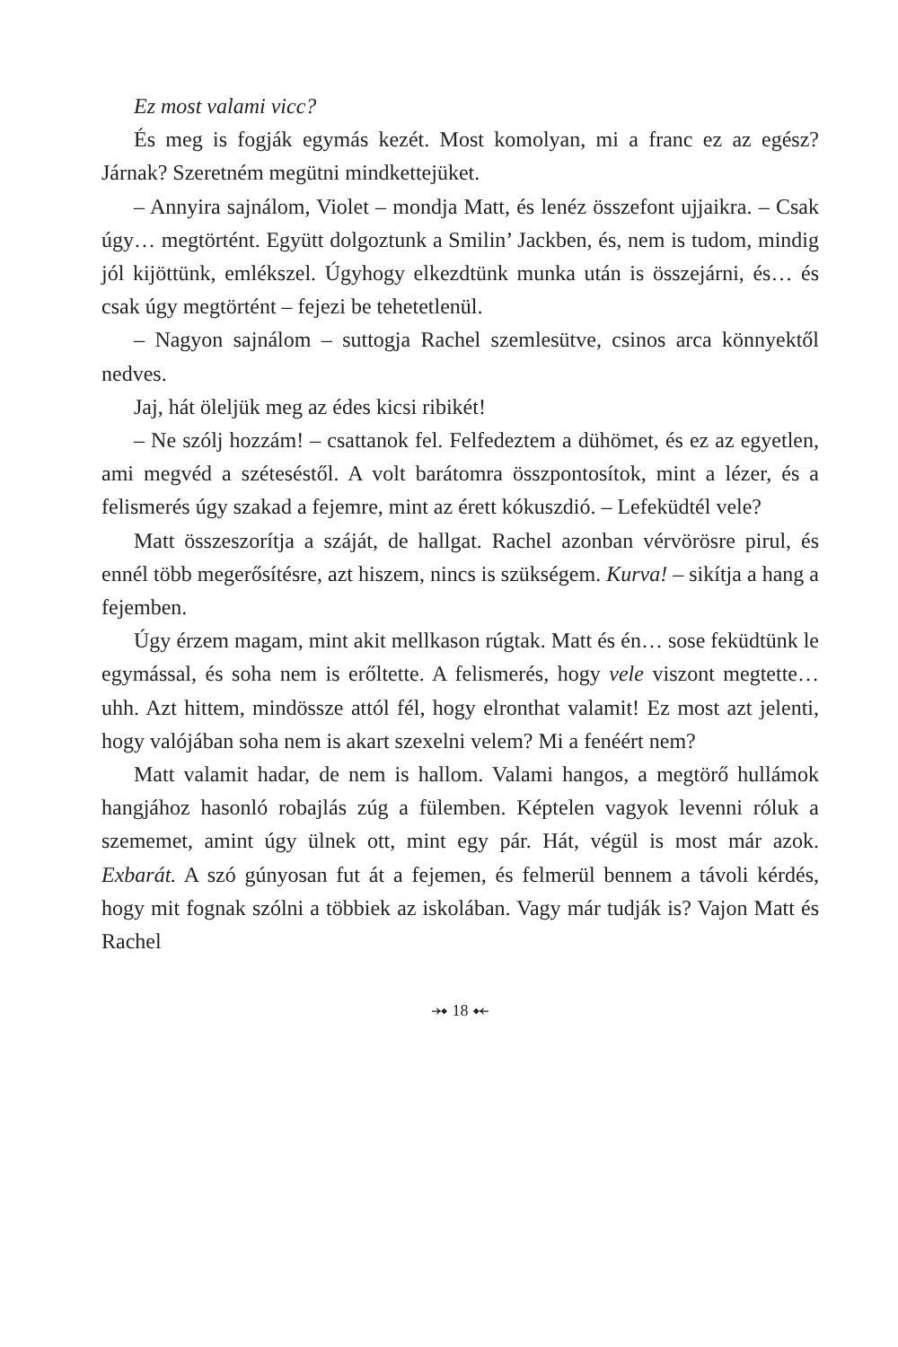Ez most valami vicc?
És meg is fogják egymás kezét. Most komolyan, mi a franc ez az egész? Járnak? Szeretném megütni mindkettejüket.
– Annyira sajnálom, Violet – mondja Matt, és lenéz összefont ujjaikra. – Csak úgy… megtörtént. Együtt dolgoztunk a Smilin’ Jackben, és, nem is tudom, mindig jól kijöttünk, emlékszel. Úgyhogy elkezdtünk munka után is összejárni, és… és csak úgy megtörtént – fejezi be tehetetlenül.
– Nagyon sajnálom – suttogja Rachel szemlesütve, csinos arca könnyektől nedves.
Jaj, hát öleljük meg az édes kicsi ribikét!
– Ne szólj hozzám! – csattanok fel. Felfedeztem a dühömet, és ez az egyetlen, ami megvéd a széteséstől. A volt barátomra összpontosítok, mint a lézer, és a felismerés úgy szakad a fejemre, mint az érett kókuszdió. – Lefeküdtél vele?
Matt összeszorítja a száját, de hallgat. Rachel azonban vérvörösre pirul, és ennél több megerősítésre, azt hiszem, nincs is szükségem. Kurva! – sikítja a hang a fejemben.
Úgy érzem magam, mint akit mellkason rúgtak. Matt és én… sose feküdtünk le egymással, és soha nem is erőltette. A felismerés, hogy vele viszont megtette… uhh. Azt hittem, mindössze attól fél, hogy elronthat valamit! Ez most azt jelenti, hogy valójában soha nem is akart szexelni velem? Mi a fenéért nem?
Matt valamit hadar, de nem is hallom. Valami hangos, a megtörő hullámok hangjához hasonló robajlás zúg a fülemben. Képtelen vagyok levenni róluk a szememet, amint úgy ülnek ott, mint egy pár. Hát, végül is most már azok. Exbarát. A szó gúnyosan fut át a fejemen, és felmerül bennem a távoli kérdés, hogy mit fognak szólni a többiek az iskolában. Vagy már tudják is? Vajon Matt és Rachel
⤞ 18 ⤝